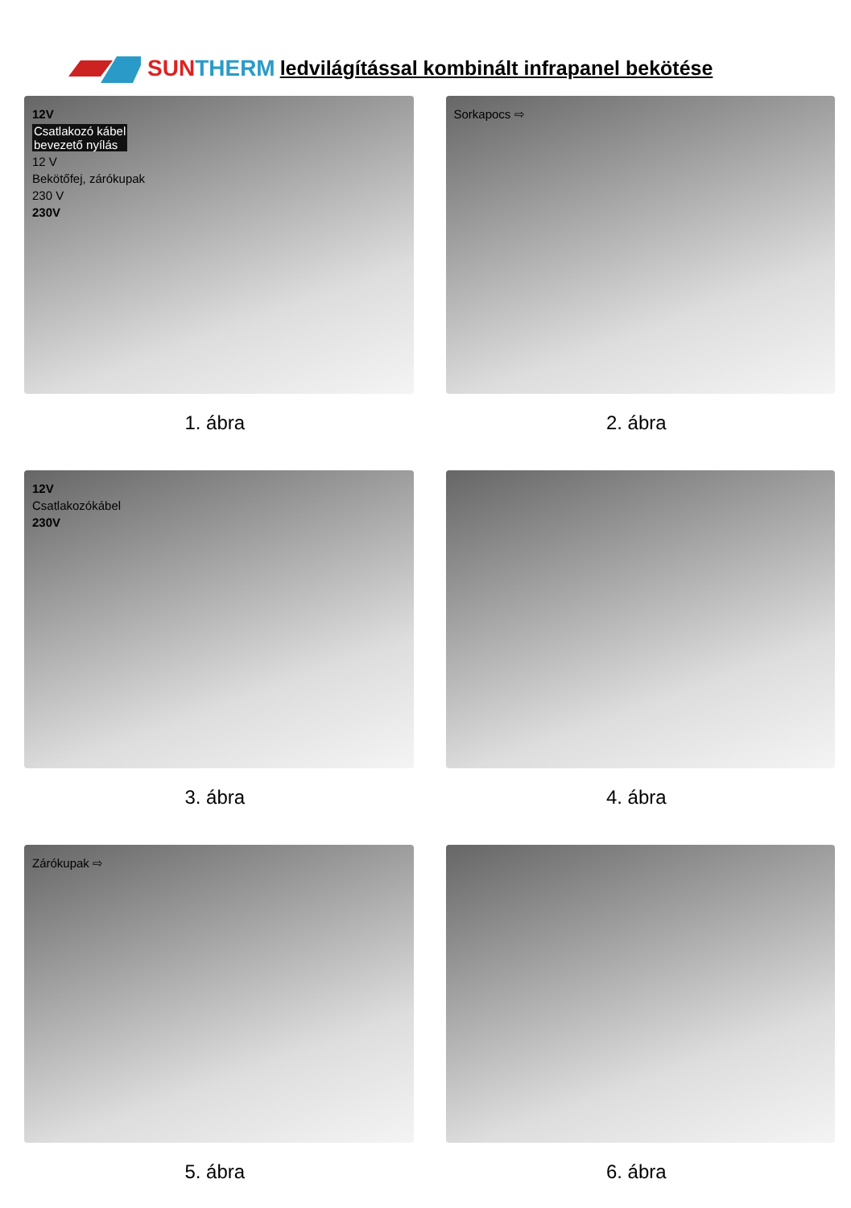SUN THERM ledvilágítással kombinált infrapanel bekötése
12V
Csatlakozó kábel
bevezető nyílás
12 V
Bekötőfej, zárókupak
230 V
230V
1. ábra
Sorkapocs ⇨
2. ábra
12V
Csatlakozókábel
230V
3. ábra
4. ábra
Zárókupak ⇨
5. ábra
6. ábra